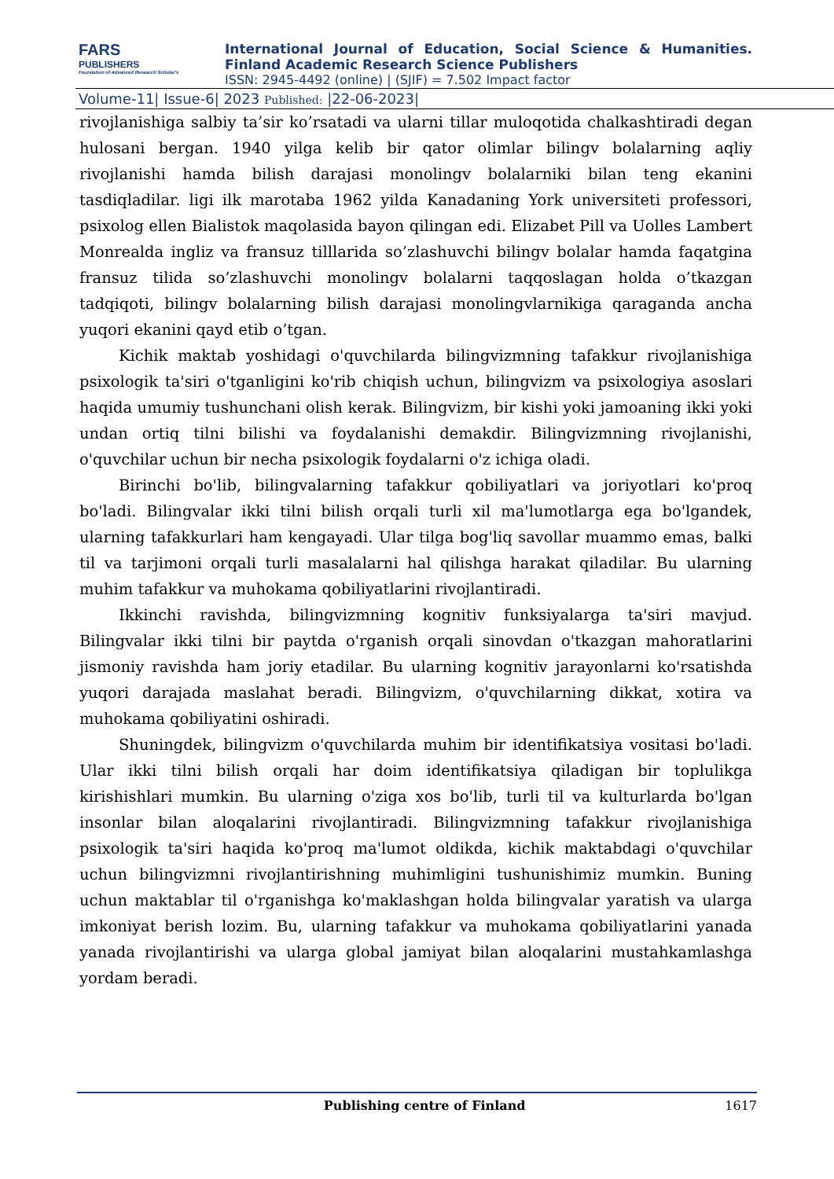FARS
PUBLISHERS
Foundation of Advanced Research Scholar's
International Journal of Education, Social Science & Humanities.
Finland Academic Research Science Publishers
ISSN: 2945-4492 (online) | (SJIF) = 7.502 Impact factor
Volume-11| Issue-6| 2023 Published: |22-06-2023|
rivojlanishiga salbiy ta’sir ko’rsatadi va ularni tillar muloqotida chalkashtiradi degan hulosani bergan. 1940 yilga kelib bir qator olimlar bilingv bolalarning aqliy rivojlanishi hamda bilish darajasi monolingv bolalarniki bilan teng ekanini tasdiqladilar. ligi ilk marotaba 1962 yilda Kanadaning York universiteti professori, psixolog ellen Bialistok maqolasida bayon qilingan edi. Elizabet Pill va Uolles Lambert Monrealda ingliz va fransuz tilllarida so’zlashuvchi bilingv bolalar hamda faqatgina fransuz tilida so’zlashuvchi monolingv bolalarni taqqoslagan holda o’tkazgan tadqiqoti, bilingv bolalarning bilish darajasi monolingvlarnikiga qaraganda ancha yuqori ekanini qayd etib o’tgan.
Kichik maktab yoshidagi o'quvchilarda bilingvizmning tafakkur rivojlanishiga psixologik ta'siri o'tganligini ko'rib chiqish uchun, bilingvizm va psixologiya asoslari haqida umumiy tushunchani olish kerak. Bilingvizm, bir kishi yoki jamoaning ikki yoki undan ortiq tilni bilishi va foydalanishi demakdir. Bilingvizmning rivojlanishi, o'quvchilar uchun bir necha psixologik foydalarni o'z ichiga oladi.
Birinchi bo'lib, bilingvalarning tafakkur qobiliyatlari va joriyotlari ko'proq bo'ladi. Bilingvalar ikki tilni bilish orqali turli xil ma'lumotlarga ega bo'lgandek, ularning tafakkurlari ham kengayadi. Ular tilga bog'liq savollar muammo emas, balki til va tarjimoni orqali turli masalalarni hal qilishga harakat qiladilar. Bu ularning muhim tafakkur va muhokama qobiliyatlarini rivojlantiradi.
Ikkinchi ravishda, bilingvizmning kognitiv funksiyalarga ta'siri mavjud. Bilingvalar ikki tilni bir paytda o'rganish orqali sinovdan o'tkazgan mahoratlarini jismoniy ravishda ham joriy etadilar. Bu ularning kognitiv jarayonlarni ko'rsatishda yuqori darajada maslahat beradi. Bilingvizm, o'quvchilarning dikkat, xotira va muhokama qobiliyatini oshiradi.
Shuningdek, bilingvizm o'quvchilarda muhim bir identifikatsiya vositasi bo'ladi. Ular ikki tilni bilish orqali har doim identifikatsiya qiladigan bir toplulikga kirishishlari mumkin. Bu ularning o'ziga xos bo'lib, turli til va kulturlarda bo'lgan insonlar bilan aloqalarini rivojlantiradi. Bilingvizmning tafakkur rivojlanishiga psixologik ta'siri haqida ko'proq ma'lumot oldikda, kichik maktabdagi o'quvchilar uchun bilingvizmni rivojlantirishning muhimligini tushunishimiz mumkin. Buning uchun maktablar til o'rganishga ko'maklashgan holda bilingvalar yaratish va ularga imkoniyat berish lozim. Bu, ularning tafakkur va muhokama qobiliyatlarini yanada yanada rivojlantirishi va ularga global jamiyat bilan aloqalarini mustahkamlashga yordam beradi.
Publishing centre of Finland 1617